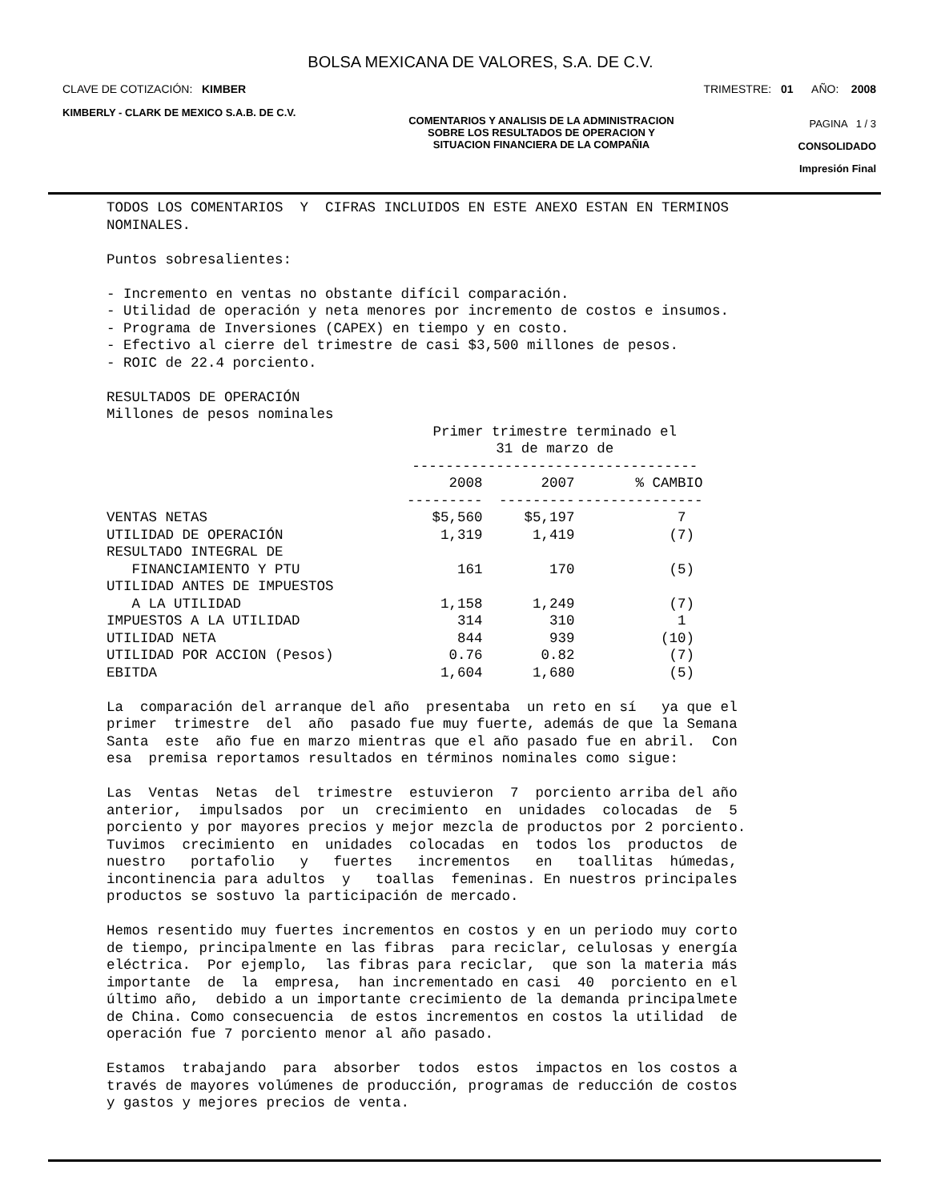BOLSA MEXICANA DE VALORES, S.A. DE C.V.
CLAVE DE COTIZACIÓN: KIMBER TRIMESTRE: 01 AÑO: 2008
KIMBERLY - CLARK DE MEXICO S.A.B. DE C.V.
COMENTARIOS Y ANALISIS DE LA ADMINISTRACION
SOBRE LOS RESULTADOS DE OPERACION Y
SITUACION FINANCIERA DE LA COMPAÑIA
PAGINA 1 / 3
CONSOLIDADO
Impresión Final
TODOS LOS COMENTARIOS Y CIFRAS INCLUIDOS EN ESTE ANEXO ESTAN EN TERMINOS NOMINALES. Puntos sobresalientes: - Incremento en ventas no obstante difícil comparación. - Utilidad de operación y neta menores por incremento de costos e insumos. - Programa de Inversiones (CAPEX) en tiempo y en costo. - Efectivo al cierre del trimestre de casi $3,500 millones de pesos. - ROIC de 22.4 porciento. RESULTADOS DE OPERACIÓN Millones de pesos nominales
| | Primer trimestre terminado el 31 de marzo de ---------------------------------- | | |
| --- | --- | --- | --- |
| | 2008 | 2007 | % CAMBIO |
| | --------- | --------- | --------------- |
| VENTAS NETAS | $5,560 | $5,197 | 7 |
| UTILIDAD DE OPERACIÓN | 1,319 | 1,419 | (7) |
| RESULTADO INTEGRAL DE | | | |
| FINANCIAMIENTO Y PTU | 161 | 170 | (5) |
| UTILIDAD ANTES DE IMPUESTOS | | | |
| A LA UTILIDAD | 1,158 | 1,249 | (7) |
| IMPUESTOS A LA UTILIDAD | 314 | 310 | 1 |
| UTILIDAD NETA | 844 | 939 | (10) |
| UTILIDAD POR ACCION (Pesos) | 0.76 | 0.82 | (7) |
| EBITDA | 1,604 | 1,680 | (5) |
La comparación del arranque del año presentaba un reto en sí ya que el primer trimestre del año pasado fue muy fuerte, además de que la Semana Santa este año fue en marzo mientras que el año pasado fue en abril. Con esa premisa reportamos resultados en términos nominales como sigue: Las Ventas Netas del trimestre estuvieron 7 porciento arriba del año anterior, impulsados por un crecimiento en unidades colocadas de 5 porciento y por mayores precios y mejor mezcla de productos por 2 porciento. Tuvimos crecimiento en unidades colocadas en todos los productos de nuestro portafolio y fuertes incrementos en toallitas húmedas, incontinencia para adultos y toallas femeninas. En nuestros principales productos se sostuvo la participación de mercado. Hemos resentido muy fuertes incrementos en costos y en un periodo muy corto de tiempo, principalmente en las fibras para reciclar, celulosas y energía eléctrica. Por ejemplo, las fibras para reciclar, que son la materia más importante de la empresa, han incrementado en casi 40 porciento en el último año, debido a un importante crecimiento de la demanda principalmete de China. Como consecuencia de estos incrementos en costos la utilidad de operación fue 7 porciento menor al año pasado. Estamos trabajando para absorber todos estos impactos en los costos a través de mayores volúmenes de producción, programas de reducción de costos y gastos y mejores precios de venta.